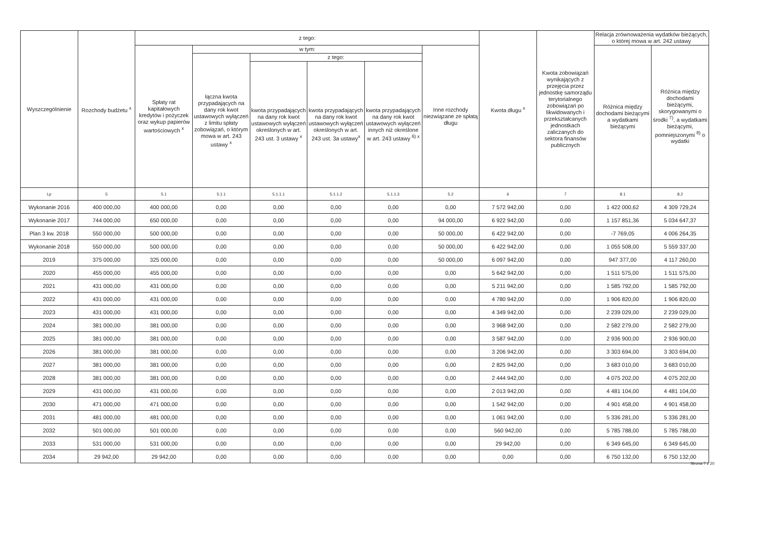| Wyszczególnienie | Rozchody budżetu <sup>x</sup> | z tego: | | | | | | Kwota długu <sup>x</sup> | Kwota zobowiązań wynikających z przejęcia przez jednostkę samorządu terytorialnego zobowiązań po likwidowanych i przekształcanych jednostkach zaliczanych do sektora finansów publicznych | Relacja zrównoważenia wydatków bieżących, o której mowa w art. 242 ustawy | |
| --- | --- | --- | --- | --- | --- | --- | --- | --- | --- | --- | --- |
| | | Spłaty rat kapitałowych kredytów i pożyczek oraz wykup papierów wartościowych <sup>x</sup> | w tym: | | | | Inne rozchody niezwiązane ze spłatą długu | | | Różnica między dochodami bieżącymi a wydatkami bieżącymi | Różnica między dochodami bieżącymi, skorygowanymi o środki <sup>7)</sup>, a wydatkami bieżącymi, pomniejszonymi <sup>8)</sup> o wydatki |
| | | | łączna kwota przypadających na dany rok kwot ustawowych wyłączeń z limitu spłaty zobowiązań, o którym mowa w art. 243 ustawy <sup>x</sup> | z tego: | | | | | | | |
| | | | | kwota przypadających na dany rok kwot ustawowych wyłączeń określonych w art. 243 ust. 3 ustawy <sup>x</sup> | kwota przypadających na dany rok kwot ustawowych wyłączeń określonych w art. 243 ust. 3a ustawy<sup>x</sup> | kwota przypadających na dany rok kwot ustawowych wyłączeń innych niż określone w art. 243 ustawy <sup>6) x</sup> | | | | | |
| Lp | 5 | 5.1 | 5.1.1 | 5.1.1.1 | 5.1.1.2 | 5.1.1.3 | 5.2 | 6 | 7 | 8.1 | 8.2 |
| Wykonanie 2016 | 400 000,00 | 400 000,00 | 0,00 | 0,00 | 0,00 | 0,00 | 0,00 | 7 572 942,00 | 0,00 | 1 422 000,62 | 4 309 729,24 |
| Wykonanie 2017 | 744 000,00 | 650 000,00 | 0,00 | 0,00 | 0,00 | 0,00 | 94 000,00 | 6 922 942,00 | 0,00 | 1 157 851,36 | 5 034 647,37 |
| Plan 3 kw. 2018 | 550 000,00 | 500 000,00 | 0,00 | 0,00 | 0,00 | 0,00 | 50 000,00 | 6 422 942,00 | 0,00 | -7 769,05 | 4 006 264,35 |
| Wykonanie 2018 | 550 000,00 | 500 000,00 | 0,00 | 0,00 | 0,00 | 0,00 | 50 000,00 | 6 422 942,00 | 0,00 | 1 055 508,00 | 5 559 337,00 |
| 2019 | 375 000,00 | 325 000,00 | 0,00 | 0,00 | 0,00 | 0,00 | 50 000,00 | 6 097 942,00 | 0,00 | 947 377,00 | 4 117 260,00 |
| 2020 | 455 000,00 | 455 000,00 | 0,00 | 0,00 | 0,00 | 0,00 | 0,00 | 5 642 942,00 | 0,00 | 1 511 575,00 | 1 511 575,00 |
| 2021 | 431 000,00 | 431 000,00 | 0,00 | 0,00 | 0,00 | 0,00 | 0,00 | 5 211 942,00 | 0,00 | 1 585 792,00 | 1 585 792,00 |
| 2022 | 431 000,00 | 431 000,00 | 0,00 | 0,00 | 0,00 | 0,00 | 0,00 | 4 780 942,00 | 0,00 | 1 906 820,00 | 1 906 820,00 |
| 2023 | 431 000,00 | 431 000,00 | 0,00 | 0,00 | 0,00 | 0,00 | 0,00 | 4 349 942,00 | 0,00 | 2 239 029,00 | 2 239 029,00 |
| 2024 | 381 000,00 | 381 000,00 | 0,00 | 0,00 | 0,00 | 0,00 | 0,00 | 3 968 942,00 | 0,00 | 2 582 279,00 | 2 582 279,00 |
| 2025 | 381 000,00 | 381 000,00 | 0,00 | 0,00 | 0,00 | 0,00 | 0,00 | 3 587 942,00 | 0,00 | 2 936 900,00 | 2 936 900,00 |
| 2026 | 381 000,00 | 381 000,00 | 0,00 | 0,00 | 0,00 | 0,00 | 0,00 | 3 206 942,00 | 0,00 | 3 303 694,00 | 3 303 694,00 |
| 2027 | 381 000,00 | 381 000,00 | 0,00 | 0,00 | 0,00 | 0,00 | 0,00 | 2 825 942,00 | 0,00 | 3 683 010,00 | 3 683 010,00 |
| 2028 | 381 000,00 | 381 000,00 | 0,00 | 0,00 | 0,00 | 0,00 | 0,00 | 2 444 942,00 | 0,00 | 4 075 202,00 | 4 075 202,00 |
| 2029 | 431 000,00 | 431 000,00 | 0,00 | 0,00 | 0,00 | 0,00 | 0,00 | 2 013 942,00 | 0,00 | 4 481 104,00 | 4 481 104,00 |
| 2030 | 471 000,00 | 471 000,00 | 0,00 | 0,00 | 0,00 | 0,00 | 0,00 | 1 542 942,00 | 0,00 | 4 901 458,00 | 4 901 458,00 |
| 2031 | 481 000,00 | 481 000,00 | 0,00 | 0,00 | 0,00 | 0,00 | 0,00 | 1 061 942,00 | 0,00 | 5 336 281,00 | 5 336 281,00 |
| 2032 | 501 000,00 | 501 000,00 | 0,00 | 0,00 | 0,00 | 0,00 | 0,00 | 560 942,00 | 0,00 | 5 785 788,00 | 5 785 788,00 |
| 2033 | 531 000,00 | 531 000,00 | 0,00 | 0,00 | 0,00 | 0,00 | 0,00 | 29 942,00 | 0,00 | 6 349 645,00 | 6 349 645,00 |
| 2034 | 29 942,00 | 29 942,00 | 0,00 | 0,00 | 0,00 | 0,00 | 0,00 | 0,00 | 0,00 | 6 750 132,00 | 6 750 132,00 |
Strona 7 z 20